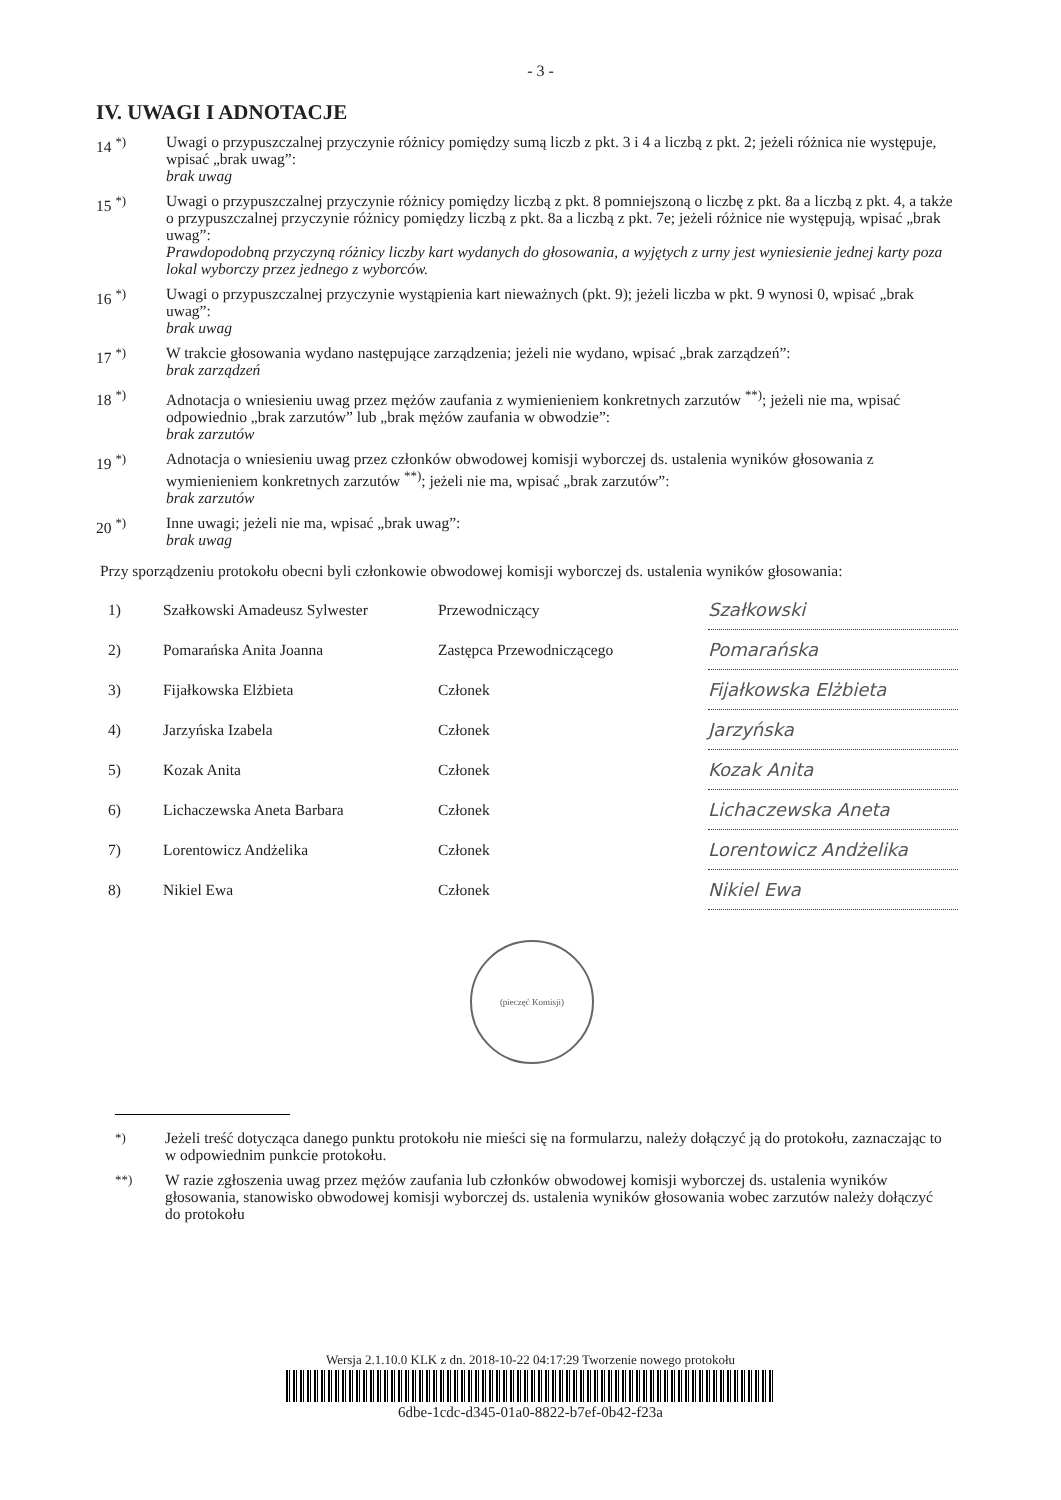- 3 -
IV. UWAGI I ADNOTACJE
14 <sup>*)</sup> Uwagi o przypuszczalnej przyczynie różnicy pomiędzy sumą liczb z pkt. 3 i 4 a liczbą z pkt. 2; jeżeli różnica nie występuje, wpisać „brak uwag”:
brak uwag
15 <sup>*)</sup> Uwagi o przypuszczalnej przyczynie różnicy pomiędzy liczbą z pkt. 8 pomniejszoną o liczbę z pkt. 8a a liczbą z pkt. 4, a także o przypuszczalnej przyczynie różnicy pomiędzy liczbą z pkt. 8a a liczbą z pkt. 7e; jeżeli różnice nie występują, wpisać „brak uwag”:
Prawdopodobną przyczyną różnicy liczby kart wydanych do głosowania, a wyjętych z urny jest wyniesienie jednej karty poza lokal wyborczy przez jednego z wyborców.
16 <sup>*)</sup> Uwagi o przypuszczalnej przyczynie wystąpienia kart nieważnych (pkt. 9); jeżeli liczba w pkt. 9 wynosi 0, wpisać „brak uwag”:
brak uwag
17 <sup>*)</sup> W trakcie głosowania wydano następujące zarządzenia; jeżeli nie wydano, wpisać „brak zarządzeń”:
brak zarządzeń
18 <sup>*)</sup> Adnotacja o wniesieniu uwag przez mężów zaufania z wymienieniem konkretnych zarzutów <sup>**)</sup>; jeżeli nie ma, wpisać odpowiednio „brak zarzutów” lub „brak mężów zaufania w obwodzie”:
brak zarzutów
19 <sup>*)</sup> Adnotacja o wniesieniu uwag przez członków obwodowej komisji wyborczej ds. ustalenia wyników głosowania z wymienieniem konkretnych zarzutów <sup>**)</sup>; jeżeli nie ma, wpisać „brak zarzutów”:
brak zarzutów
20 <sup>*)</sup> Inne uwagi; jeżeli nie ma, wpisać „brak uwag”:
brak uwag
Przy sporządzeniu protokołu obecni byli członkowie obwodowej komisji wyborczej ds. ustalenia wyników głosowania:
| 1) | Szałkowski Amadeusz Sylwester | Przewodniczący | Szałkowski |
| 2) | Pomarańska Anita Joanna | Zastępca Przewodniczącego | Pomarańska |
| 3) | Fijałkowska Elżbieta | Członek | Fijałkowska Elżbieta |
| 4) | Jarzyńska Izabela | Członek | Jarzyńska |
| 5) | Kozak Anita | Członek | Kozak Anita |
| 6) | Lichaczewska Aneta Barbara | Członek | Lichaczewska Aneta |
| 7) | Lorentowicz Andżelika | Członek | Lorentowicz Andżelika |
| 8) | Nikiel Ewa | Członek | Nikiel Ewa |
(pieczęć Komisji)
<sup>*)</sup> Jeżeli treść dotycząca danego punktu protokołu nie mieści się na formularzu, należy dołączyć ją do protokołu, zaznaczając to w odpowiednim punkcie protokołu.
<sup>**)</sup> W razie zgłoszenia uwag przez mężów zaufania lub członków obwodowej komisji wyborczej ds. ustalenia wyników głosowania, stanowisko obwodowej komisji wyborczej ds. ustalenia wyników głosowania wobec zarzutów należy dołączyć do protokołu
Wersja 2.1.10.0 KLK z dn. 2018-10-22 04:17:29 Tworzenie nowego protokołu
6dbe-1cdc-d345-01a0-8822-b7ef-0b42-f23a